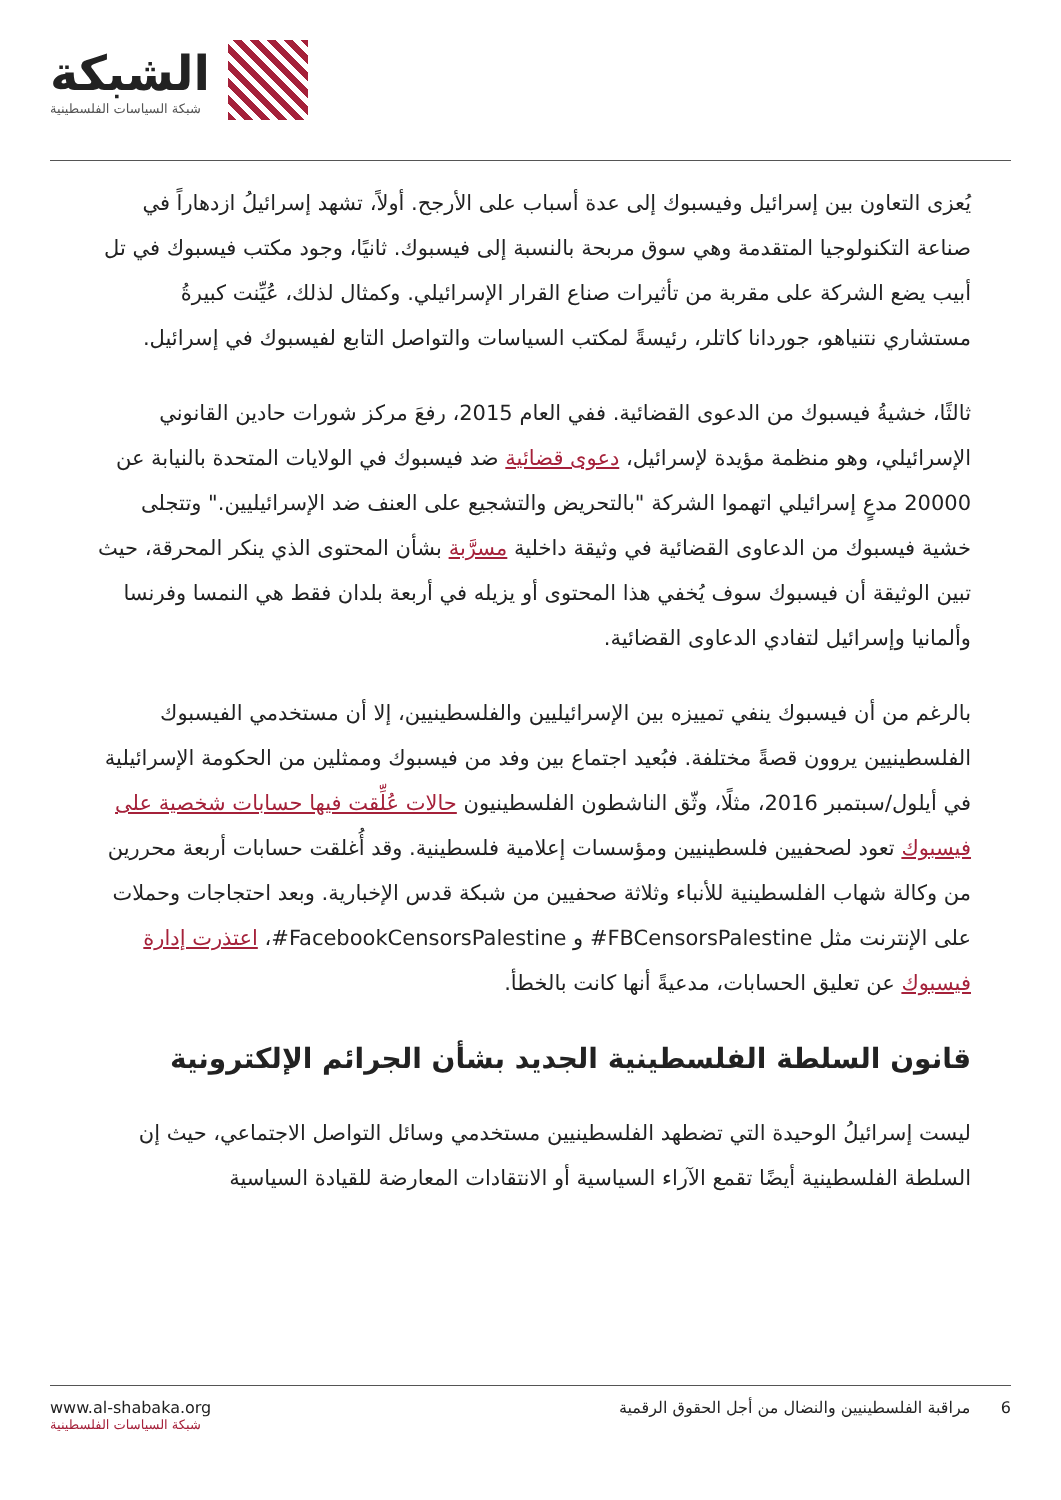الشبكة
شبكة السياسات الفلسطينية
يُعزى التعاون بين إسرائيل وفيسبوك إلى عدة أسباب على الأرجح. أولاً، تشهد إسرائيلُ ازدهاراً في صناعة التكنولوجيا المتقدمة وهي سوق مربحة بالنسبة إلى فيسبوك. ثانيًا، وجود مكتب فيسبوك في تل أبيب يضع الشركة على مقربة من تأثيرات صناع القرار الإسرائيلي. وكمثال لذلك، عُيِّنت كبيرةُ مستشاري نتنياهو، جوردانا كاتلر، رئيسةً لمكتب السياسات والتواصل التابع لفيسبوك في إسرائيل.
ثالثًا، خشيةُ فيسبوك من الدعوى القضائية. ففي العام 2015، رفعَ مركز شورات حادين القانوني الإسرائيلي، وهو منظمة مؤيدة لإسرائيل، دعوى قضائية ضد فيسبوك في الولايات المتحدة بالنيابة عن 20000 مدعٍ إسرائيلي اتهموا الشركة "بالتحريض والتشجيع على العنف ضد الإسرائيليين." وتتجلى خشية فيسبوك من الدعاوى القضائية في وثيقة داخلية مسرَّبة بشأن المحتوى الذي ينكر المحرقة، حيث تبين الوثيقة أن فيسبوك سوف يُخفي هذا المحتوى أو يزيله في أربعة بلدان فقط هي النمسا وفرنسا وألمانيا وإسرائيل لتفادي الدعاوى القضائية.
بالرغم من أن فيسبوك ينفي تمييزه بين الإسرائيليين والفلسطينيين، إلا أن مستخدمي الفيسبوك الفلسطينيين يروون قصةً مختلفة. فبُعيد اجتماع بين وفد من فيسبوك وممثلين من الحكومة الإسرائيلية في أيلول/سبتمبر 2016، مثلًا، وثّق الناشطون الفلسطينيون حالات عُلِّقت فيها حسابات شخصية على فيسبوك تعود لصحفيين فلسطينيين ومؤسسات إعلامية فلسطينية. وقد أُغلقت حسابات أربعة محررين من وكالة شهاب الفلسطينية للأنباء وثلاثة صحفيين من شبكة قدس الإخبارية. وبعد احتجاجات وحملات على الإنترنت مثل FBCensorsPalestine# و FacebookCensorsPalestine#، اعتذرت إدارة فيسبوك عن تعليق الحسابات، مدعيةً أنها كانت بالخطأ.
قانون السلطة الفلسطينية الجديد بشأن الجرائم الإلكترونية
ليست إسرائيلُ الوحيدة التي تضطهد الفلسطينيين مستخدمي وسائل التواصل الاجتماعي، حيث إن السلطة الفلسطينية أيضًا تقمع الآراء السياسية أو الانتقادات المعارضة للقيادة السياسية
www.al-shabaka.org
شبكة السياسات الفلسطينية
6 مراقبة الفلسطينيين والنضال من أجل الحقوق الرقمية